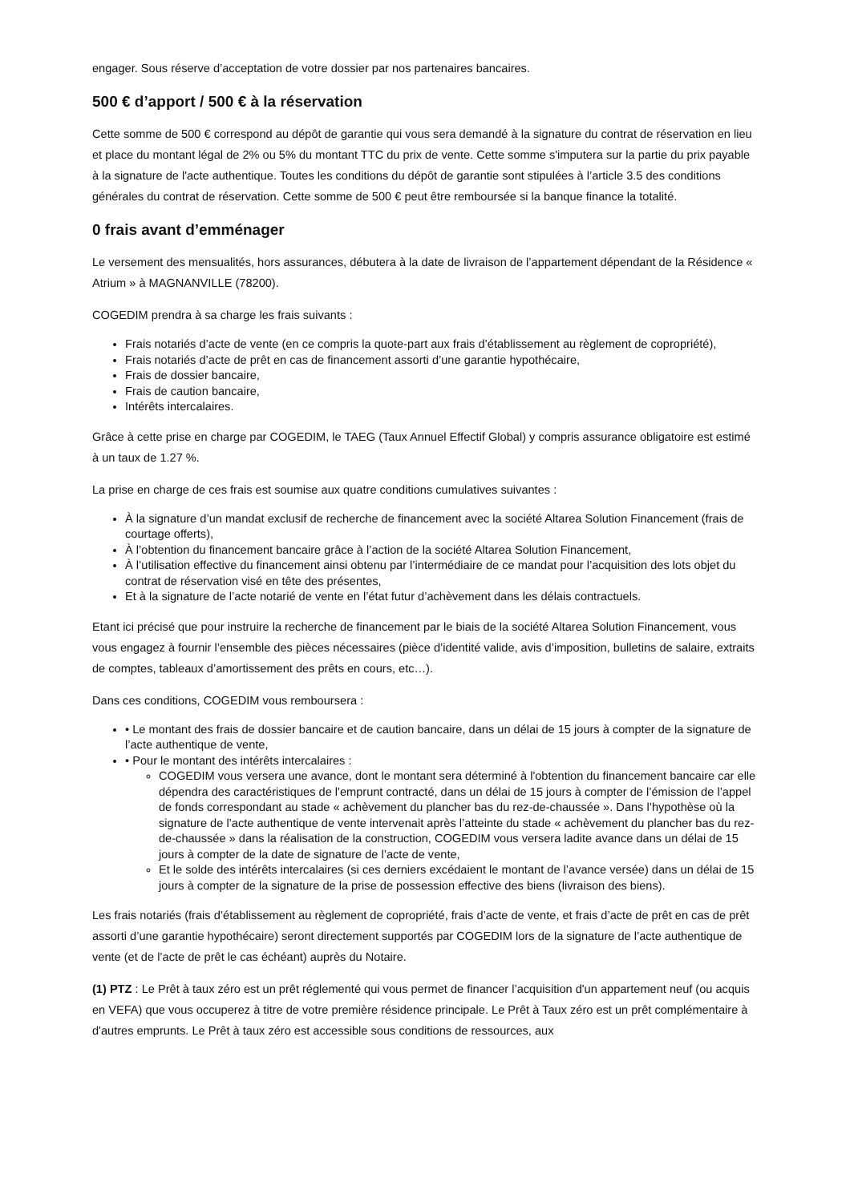engager. Sous réserve d’acceptation de votre dossier par nos partenaires bancaires.
500 € d’apport / 500 € à la réservation
Cette somme de 500 € correspond au dépôt de garantie qui vous sera demandé à la signature du contrat de réservation en lieu et place du montant légal de 2% ou 5% du montant TTC du prix de vente. Cette somme s'imputera sur la partie du prix payable à la signature de l'acte authentique. Toutes les conditions du dépôt de garantie sont stipulées à l’article 3.5 des conditions générales du contrat de réservation. Cette somme de 500 € peut être remboursée si la banque finance la totalité.
0 frais avant d’emménager
Le versement des mensualités, hors assurances, débutera à la date de livraison de l’appartement dépendant de la Résidence « Atrium » à MAGNANVILLE (78200).
COGEDIM prendra à sa charge les frais suivants :
Frais notariés d’acte de vente (en ce compris la quote-part aux frais d’établissement au règlement de copropriété),
Frais notariés d’acte de prêt en cas de financement assorti d’une garantie hypothécaire,
Frais de dossier bancaire,
Frais de caution bancaire,
Intérêts intercalaires.
Grâce à cette prise en charge par COGEDIM, le TAEG (Taux Annuel Effectif Global) y compris assurance obligatoire est estimé à un taux de 1.27 %.
La prise en charge de ces frais est soumise aux quatre conditions cumulatives suivantes :
À la signature d’un mandat exclusif de recherche de financement avec la société Altarea Solution Financement (frais de courtage offerts),
À l’obtention du financement bancaire grâce à l’action de la société Altarea Solution Financement,
À l’utilisation effective du financement ainsi obtenu par l’intermédiaire de ce mandat pour l’acquisition des lots objet du contrat de réservation visé en tête des présentes,
Et à la signature de l’acte notarié de vente en l’état futur d’achèvement dans les délais contractuels.
Etant ici précisé que pour instruire la recherche de financement par le biais de la société Altarea Solution Financement, vous vous engagez à fournir l’ensemble des pièces nécessaires (pièce d’identité valide, avis d’imposition, bulletins de salaire, extraits de comptes, tableaux d’amortissement des prêts en cours, etc…).
Dans ces conditions, COGEDIM vous remboursera :
• Le montant des frais de dossier bancaire et de caution bancaire, dans un délai de 15 jours à compter de la signature de l’acte authentique de vente,
• Pour le montant des intérêts intercalaires :
COGEDIM vous versera une avance, dont le montant sera déterminé à l'obtention du financement bancaire car elle dépendra des caractéristiques de l'emprunt contracté, dans un délai de 15 jours à compter de l’émission de l’appel de fonds correspondant au stade « achèvement du plancher bas du rez-de-chaussée ». Dans l’hypothèse où la signature de l’acte authentique de vente intervenait après l’atteinte du stade « achèvement du plancher bas du rez-de-chaussée » dans la réalisation de la construction, COGEDIM vous versera ladite avance dans un délai de 15 jours à compter de la date de signature de l’acte de vente,
Et le solde des intérêts intercalaires (si ces derniers excédaient le montant de l’avance versée) dans un délai de 15 jours à compter de la signature de la prise de possession effective des biens (livraison des biens).
Les frais notariés (frais d’établissement au règlement de copropriété, frais d’acte de vente, et frais d’acte de prêt en cas de prêt assorti d’une garantie hypothécaire) seront directement supportés par COGEDIM lors de la signature de l’acte authentique de vente (et de l’acte de prêt le cas échéant) auprès du Notaire.
(1) PTZ : Le Prêt à taux zéro est un prêt réglementé qui vous permet de financer l’acquisition d'un appartement neuf (ou acquis en VEFA) que vous occuperez à titre de votre première résidence principale. Le Prêt à Taux zéro est un prêt complémentaire à d'autres emprunts. Le Prêt à taux zéro est accessible sous conditions de ressources, aux